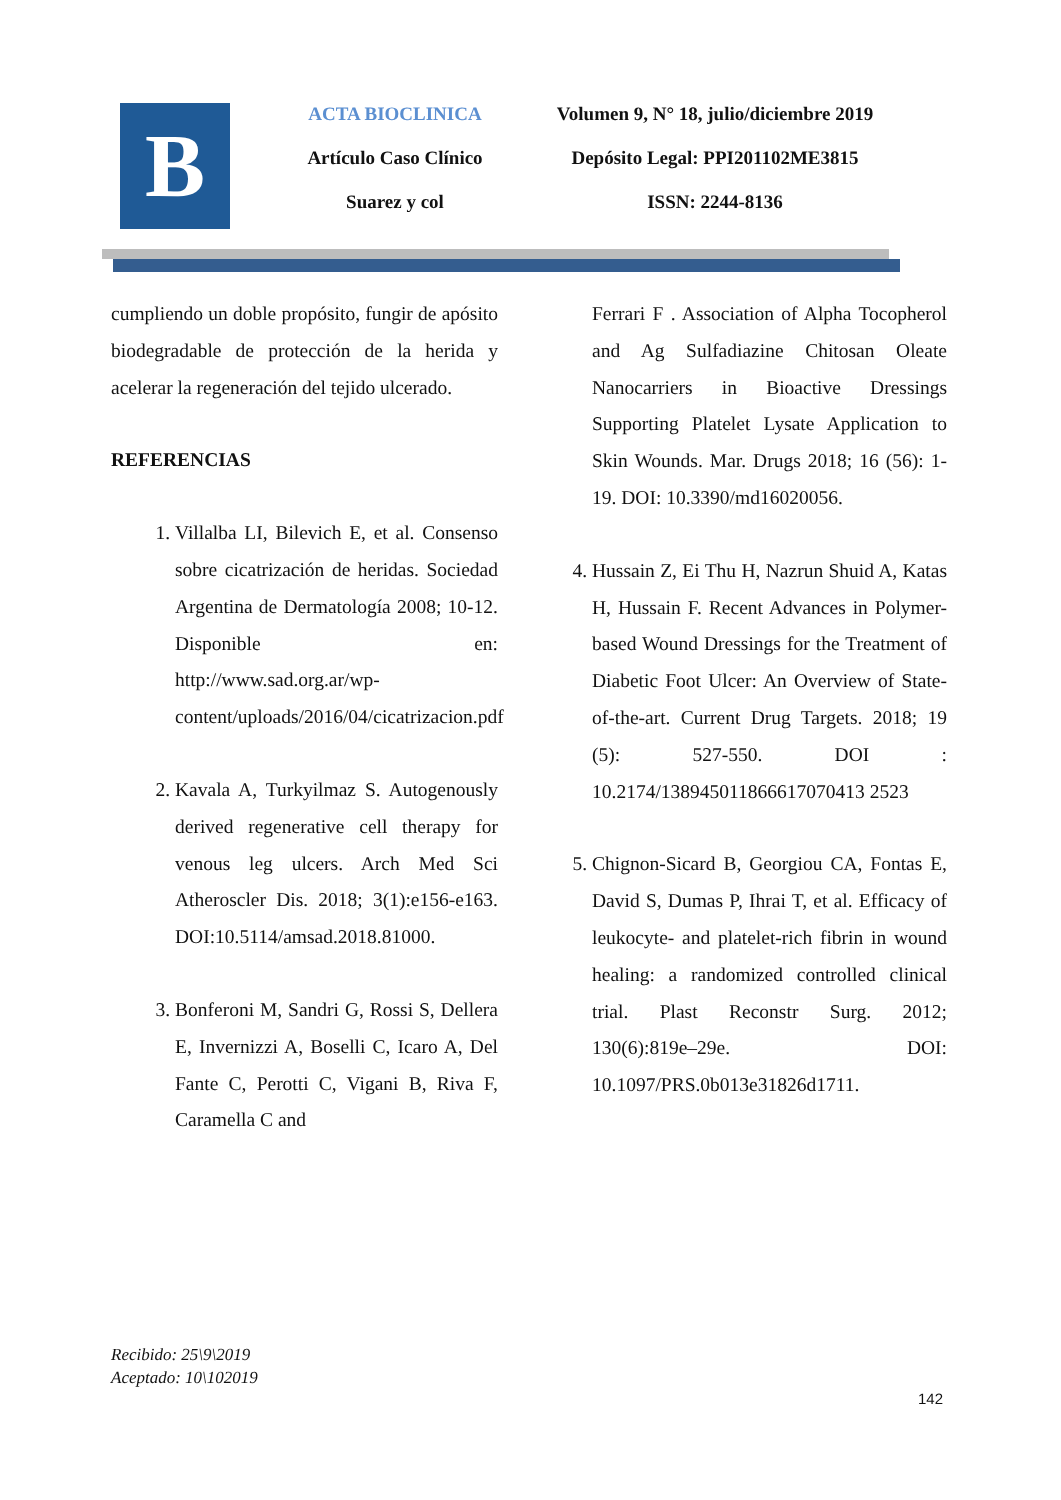B
ACTA BIOCLINICA
Artículo Caso Clínico
Suarez y col
Volumen 9, N° 18, julio/diciembre 2019
Depósito Legal: PPI201102ME3815
ISSN: 2244-8136
cumpliendo un doble propósito, fungir de apósito biodegradable de protección de la herida y acelerar la regeneración del tejido ulcerado.
REFERENCIAS
1. Villalba LI, Bilevich E, et al. Consenso sobre cicatrización de heridas. Sociedad Argentina de Dermatología 2008; 10-12. Disponible en: http://www.sad.org.ar/wp-content/uploads/2016/04/cicatrizacion.pdf
2. Kavala A, Turkyilmaz S. Autogenously derived regenerative cell therapy for venous leg ulcers. Arch Med Sci Atheroscler Dis. 2018; 3(1):e156-e163. DOI:10.5114/amsad.2018.81000.
3. Bonferoni M, Sandri G, Rossi S, Dellera E, Invernizzi A, Boselli C, Icaro A, Del Fante C, Perotti C, Vigani B, Riva F, Caramella C and
Ferrari F . Association of Alpha Tocopherol and Ag Sulfadiazine Chitosan Oleate Nanocarriers in Bioactive Dressings Supporting Platelet Lysate Application to Skin Wounds. Mar. Drugs 2018; 16 (56): 1-19. DOI: 10.3390/md16020056.
4. Hussain Z, Ei Thu H, Nazrun Shuid A, Katas H, Hussain F. Recent Advances in Polymer-based Wound Dressings for the Treatment of Diabetic Foot Ulcer: An Overview of State-of-the-art. Current Drug Targets. 2018; 19 (5): 527-550. DOI : 10.2174/138945011866617070413 2523
5. Chignon-Sicard B, Georgiou CA, Fontas E, David S, Dumas P, Ihrai T, et al. Efficacy of leukocyte- and platelet-rich fibrin in wound healing: a randomized controlled clinical trial. Plast Reconstr Surg. 2012; 130(6):819e–29e. DOI: 10.1097/PRS.0b013e31826d1711.
Recibido: 25\9\2019
Aceptado: 10\102019
142